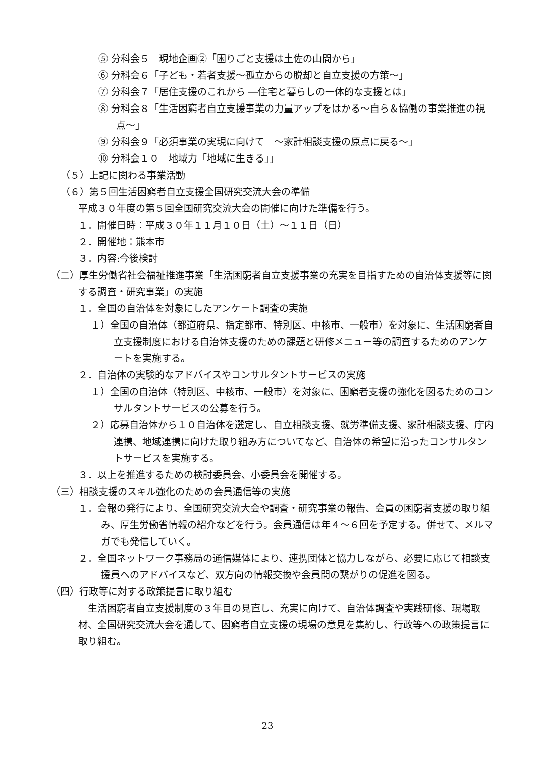⑤ 分科会５　現地企画②「困りごと支援は土佐の山間から」
⑥ 分科会６「子ども・若者支援～孤立からの脱却と自立支援の方策～」
⑦ 分科会７「居住支援のこれから ―住宅と暮らしの一体的な支援とは」
⑧ 分科会８「生活困窮者自立支援事業の力量アップをはかる～自ら＆協働の事業推進の視点～」
⑨ 分科会９「必須事業の実現に向けて　～家計相談支援の原点に戻る～」
⑩ 分科会１０　地域力「地域に生きる」」
（５）上記に関わる事業活動
（６）第５回生活困窮者自立支援全国研究交流大会の準備
平成３０年度の第５回全国研究交流大会の開催に向けた準備を行う。
１．開催日時：平成３０年１１月１０日（土）～１１日（日）
２．開催地：熊本市
３．内容:今後検討
（二）厚生労働省社会福祉推進事業「生活困窮者自立支援事業の充実を目指すための自治体支援等に関する調査・研究事業」の実施
１．全国の自治体を対象にしたアンケート調査の実施
１）全国の自治体（都道府県、指定都市、特別区、中核市、一般市）を対象に、生活困窮者自立支援制度における自治体支援のための課題と研修メニュー等の調査するためのアンケートを実施する。
２．自治体の実験的なアドバイスやコンサルタントサービスの実施
１）全国の自治体（特別区、中核市、一般市）を対象に、困窮者支援の強化を図るためのコンサルタントサービスの公募を行う。
２）応募自治体から１０自治体を選定し、自立相談支援、就労準備支援、家計相談支援、庁内連携、地域連携に向けた取り組み方についてなど、自治体の希望に沿ったコンサルタントサービスを実施する。
３．以上を推進するための検討委員会、小委員会を開催する。
（三）相談支援のスキル強化のための会員通信等の実施
１．会報の発行により、全国研究交流大会や調査・研究事業の報告、会員の困窮者支援の取り組み、厚生労働省情報の紹介などを行う。会員通信は年４～６回を予定する。併せて、メルマガでも発信していく。
２．全国ネットワーク事務局の通信媒体により、連携団体と協力しながら、必要に応じて相談支援員へのアドバイスなど、双方向の情報交換や会員間の繋がりの促進を図る。
（四）行政等に対する政策提言に取り組む
　生活困窮者自立支援制度の３年目の見直し、充実に向けて、自治体調査や実践研修、現場取材、全国研究交流大会を通して、困窮者自立支援の現場の意見を集約し、行政等への政策提言に取り組む。
23